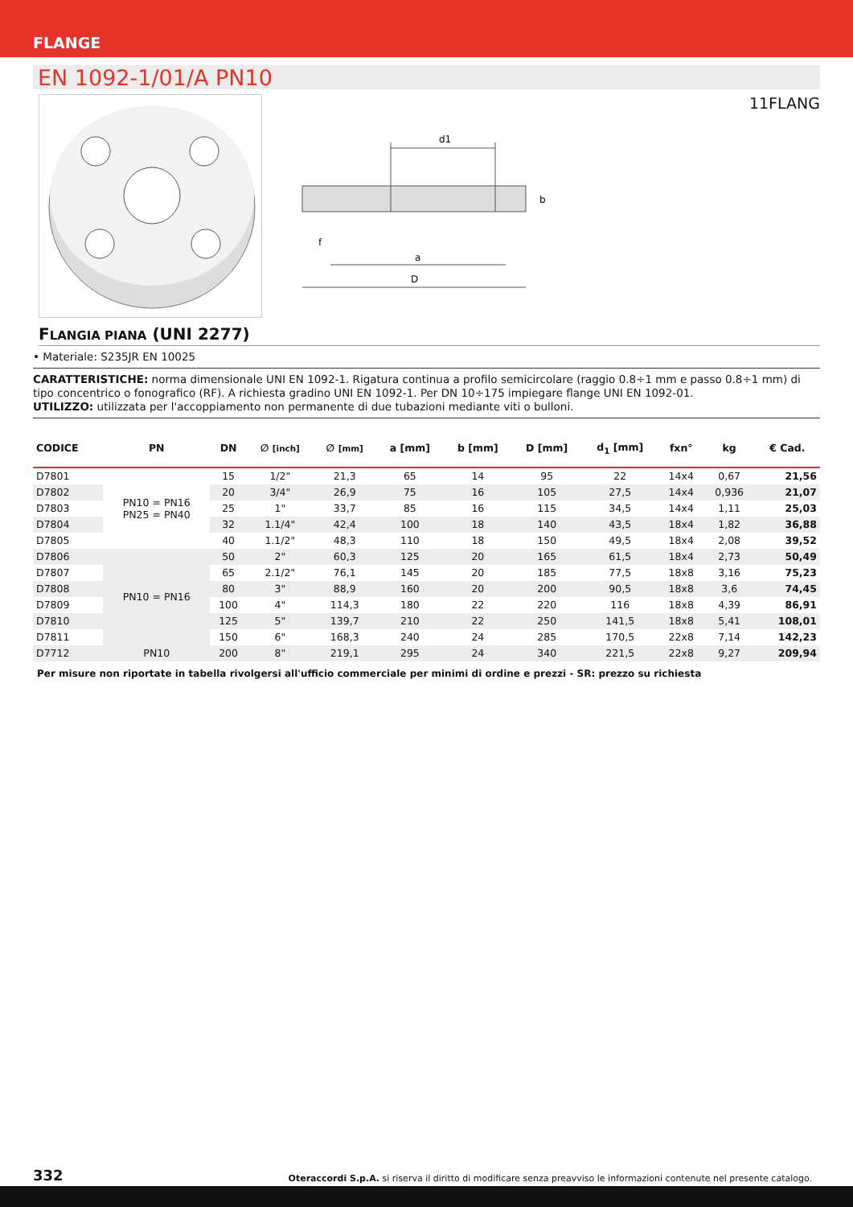FLANGE
EN 1092-1/01/A PN10
11FLANG
d1
D
a
f
b
FLANGIA PIANA (UNI 2277)
• Materiale: S235JR EN 10025
CARATTERISTICHE: norma dimensionale UNI EN 1092-1. Rigatura continua a profilo semicircolare (raggio 0.8÷1 mm e passo 0.8÷1 mm) di tipo concentrico o fonografico (RF). A richiesta gradino UNI EN 1092-1. Per DN 10÷175 impiegare flange UNI EN 1092-01.
UTILIZZO: utilizzata per l'accoppiamento non permanente di due tubazioni mediante viti o bulloni.
| CODICE | PN | DN | ∅ [inch] | ∅ [mm] | a [mm] | b [mm] | D [mm] | d<sub>1</sub> [mm] | fxn° | kg | € Cad. |
| --- | --- | --- | --- | --- | --- | --- | --- | --- | --- | --- | --- |
| D7801 | PN10 = PN16 PN25 = PN40 | 15 | 1/2" | 21,3 | 65 | 14 | 95 | 22 | 14x4 | 0,67 | 21,56 |
| D7802 | | 20 | 3/4" | 26,9 | 75 | 16 | 105 | 27,5 | 14x4 | 0,936 | 21,07 |
| D7803 | | 25 | 1" | 33,7 | 85 | 16 | 115 | 34,5 | 14x4 | 1,11 | 25,03 |
| D7804 | | 32 | 1.1/4" | 42,4 | 100 | 18 | 140 | 43,5 | 18x4 | 1,82 | 36,88 |
| D7805 | | 40 | 1.1/2" | 48,3 | 110 | 18 | 150 | 49,5 | 18x4 | 2,08 | 39,52 |
| D7806 | PN10 = PN16 | 50 | 2" | 60,3 | 125 | 20 | 165 | 61,5 | 18x4 | 2,73 | 50,49 |
| D7807 | | 65 | 2.1/2" | 76,1 | 145 | 20 | 185 | 77,5 | 18x8 | 3,16 | 75,23 |
| D7808 | | 80 | 3" | 88,9 | 160 | 20 | 200 | 90,5 | 18x8 | 3,6 | 74,45 |
| D7809 | | 100 | 4" | 114,3 | 180 | 22 | 220 | 116 | 18x8 | 4,39 | 86,91 |
| D7810 | | 125 | 5" | 139,7 | 210 | 22 | 250 | 141,5 | 18x8 | 5,41 | 108,01 |
| D7811 | | 150 | 6" | 168,3 | 240 | 24 | 285 | 170,5 | 22x8 | 7,14 | 142,23 |
| D7712 | PN10 | 200 | 8" | 219,1 | 295 | 24 | 340 | 221,5 | 22x8 | 9,27 | 209,94 |
Per misure non riportate in tabella rivolgersi all'ufficio commerciale per minimi di ordine e prezzi - SR: prezzo su richiesta
332 Oteraccordi S.p.A. si riserva il diritto di modificare senza preavviso le informazioni contenute nel presente catalogo.